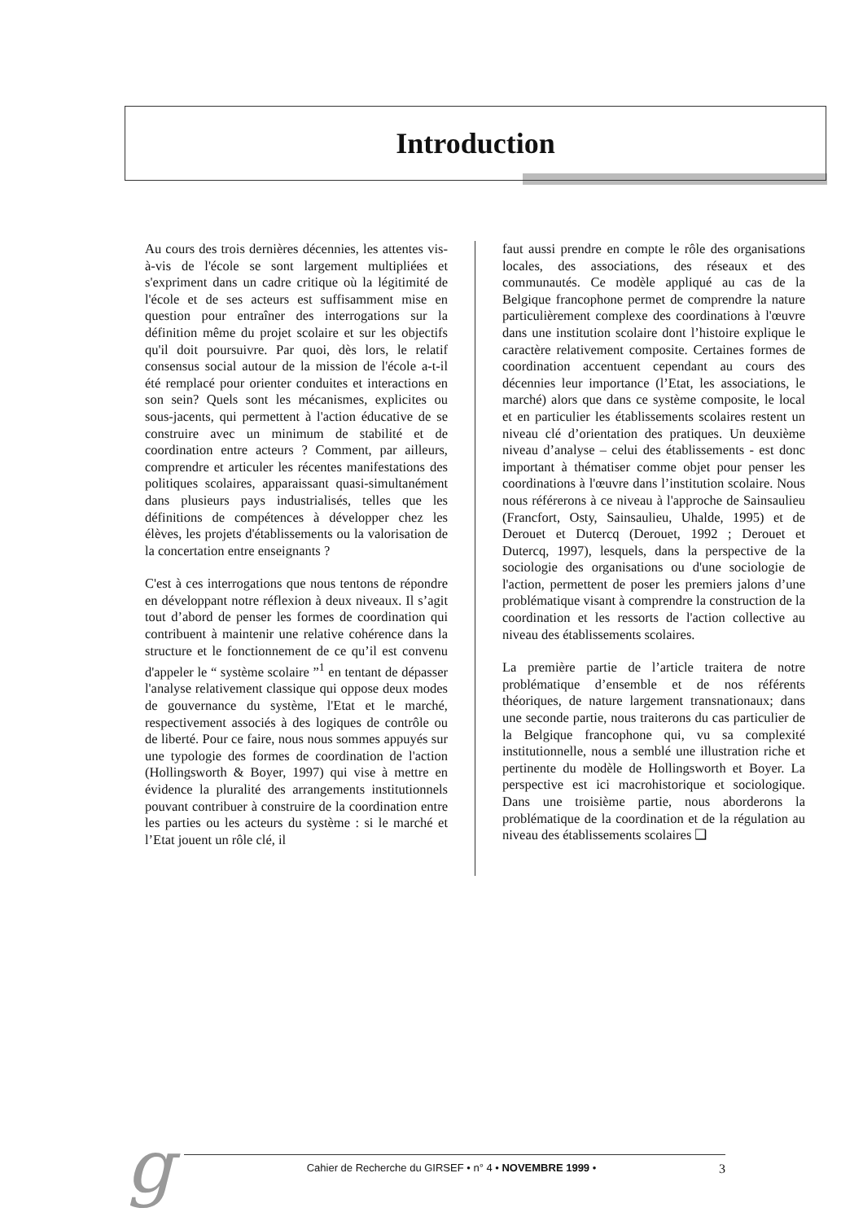Introduction
Au cours des trois dernières décennies, les attentes vis-à-vis de l'école se sont largement multipliées et s'expriment dans un cadre critique où la légitimité de l'école et de ses acteurs est suffisamment mise en question pour entraîner des interrogations sur la définition même du projet scolaire et sur les objectifs qu'il doit poursuivre. Par quoi, dès lors, le relatif consensus social autour de la mission de l'école a-t-il été remplacé pour orienter conduites et interactions en son sein? Quels sont les mécanismes, explicites ou sous-jacents, qui permettent à l'action éducative de se construire avec un minimum de stabilité et de coordination entre acteurs ? Comment, par ailleurs, comprendre et articuler les récentes manifestations des politiques scolaires, apparaissant quasi-simultanément dans plusieurs pays industrialisés, telles que les définitions de compétences à développer chez les élèves, les projets d'établissements ou la valorisation de la concertation entre enseignants ?
C'est à ces interrogations que nous tentons de répondre en développant notre réflexion à deux niveaux. Il s’agit tout d’abord de penser les formes de coordination qui contribuent à maintenir une relative cohérence dans la structure et le fonctionnement de ce qu’il est convenu d'appeler le “ système scolaire ”<sup>1</sup> en tentant de dépasser l'analyse relativement classique qui oppose deux modes de gouvernance du système, l'Etat et le marché, respectivement associés à des logiques de contrôle ou de liberté. Pour ce faire, nous nous sommes appuyés sur une typologie des formes de coordination de l'action (Hollingsworth & Boyer, 1997) qui vise à mettre en évidence la pluralité des arrangements institutionnels pouvant contribuer à construire de la coordination entre les parties ou les acteurs du système : si le marché et l’Etat jouent un rôle clé, il
faut aussi prendre en compte le rôle des organisations locales, des associations, des réseaux et des communautés. Ce modèle appliqué au cas de la Belgique francophone permet de comprendre la nature particulièrement complexe des coordinations à l'œuvre dans une institution scolaire dont l’histoire explique le caractère relativement composite. Certaines formes de coordination accentuent cependant au cours des décennies leur importance (l’Etat, les associations, le marché) alors que dans ce système composite, le local et en particulier les établissements scolaires restent un niveau clé d’orientation des pratiques. Un deuxième niveau d’analyse – celui des établissements - est donc important à thématiser comme objet pour penser les coordinations à l'œuvre dans l’institution scolaire. Nous nous référerons à ce niveau à l'approche de Sainsaulieu (Francfort, Osty, Sainsaulieu, Uhalde, 1995) et de Derouet et Dutercq (Derouet, 1992 ; Derouet et Dutercq, 1997), lesquels, dans la perspective de la sociologie des organisations ou d'une sociologie de l'action, permettent de poser les premiers jalons d’une problématique visant à comprendre la construction de la coordination et les ressorts de l'action collective au niveau des établissements scolaires.
La première partie de l’article traitera de notre problématique d’ensemble et de nos référents théoriques, de nature largement transnationaux; dans une seconde partie, nous traiterons du cas particulier de la Belgique francophone qui, vu sa complexité institutionnelle, nous a semblé une illustration riche et pertinente du modèle de Hollingsworth et Boyer. La perspective est ici macrohistorique et sociologique. Dans une troisième partie, nous aborderons la problématique de la coordination et de la régulation au niveau des établissements scolaires ❑
g Cahier de Recherche du GIRSEF • n° 4 • NOVEMBRE 1999 • 3